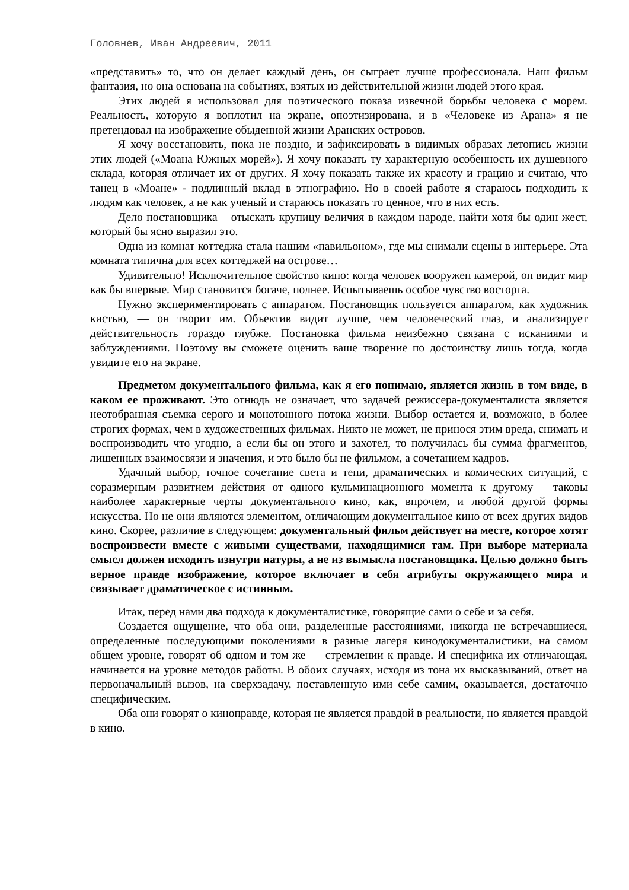Головнев, Иван Андреевич, 2011
«представить» то, что он делает каждый день, он сыграет лучше профессионала. Наш фильм фантазия, но она основана на событиях, взятых из действительной жизни людей этого края.
Этих людей я использовал для поэтического показа извечной борьбы человека с морем. Реальность, которую я воплотил на экране, опоэтизирована, и в «Человеке из Арана» я не претендовал на изображение обыденной жизни Аранских островов.
Я хочу восстановить, пока не поздно, и зафиксировать в видимых образах летопись жизни этих людей («Моана Южных морей»). Я хочу показать ту характерную особенность их душевного склада, которая отличает их от других. Я хочу показать также их красоту и грацию и считаю, что танец в «Моане» - подлинный вклад в этнографию. Но в своей работе я стараюсь подходить к людям как человек, а не как ученый и стараюсь показать то ценное, что в них есть.
Дело постановщика – отыскать крупицу величия в каждом народе, найти хотя бы один жест, который бы ясно выразил это.
Одна из комнат коттеджа стала нашим «павильоном», где мы снимали сцены в интерьере. Эта комната типична для всех коттеджей на острове…
Удивительно! Исключительное свойство кино: когда человек вооружен камерой, он видит мир как бы впервые. Мир становится богаче, полнее. Испытываешь особое чувство восторга.
Нужно экспериментировать с аппаратом. Постановщик пользуется аппаратом, как художник кистью, — он творит им. Объектив видит лучше, чем человеческий глаз, и анализирует действительность гораздо глубже. Постановка фильма неизбежно связана с исканиями и заблуждениями. Поэтому вы сможете оценить ваше творение по достоинству лишь тогда, когда увидите его на экране.
Предметом документального фильма, как я его понимаю, является жизнь в том виде, в каком ее проживают. Это отнюдь не означает, что задачей режиссера-документалиста является неотобранная съемка серого и монотонного потока жизни. Выбор остается и, возможно, в более строгих формах, чем в художественных фильмах. Никто не может, не принося этим вреда, снимать и воспроизводить что угодно, а если бы он этого и захотел, то получилась бы сумма фрагментов, лишенных взаимосвязи и значения, и это было бы не фильмом, а сочетанием кадров.
Удачный выбор, точное сочетание света и тени, драматических и комических ситуаций, с соразмерным развитием действия от одного кульминационного момента к другому – таковы наиболее характерные черты документального кино, как, впрочем, и любой другой формы искусства. Но не они являются элементом, отличающим документальное кино от всех других видов кино. Скорее, различие в следующем: документальный фильм действует на месте, которое хотят воспроизвести вместе с живыми существами, находящимися там. При выборе материала смысл должен исходить изнутри натуры, а не из вымысла постановщика. Целью должно быть верное правде изображение, которое включает в себя атрибуты окружающего мира и связывает драматическое с истинным.
Итак, перед нами два подхода к документалистике, говорящие сами о себе и за себя.
Создается ощущение, что оба они, разделенные расстояниями, никогда не встречавшиеся, определенные последующими поколениями в разные лагеря кинодокументалистики, на самом общем уровне, говорят об одном и том же — стремлении к правде. И специфика их отличающая, начинается на уровне методов работы. В обоих случаях, исходя из тона их высказываний, ответ на первоначальный вызов, на сверхзадачу, поставленную ими себе самим, оказывается, достаточно специфическим.
Оба они говорят о киноправде, которая не является правдой в реальности, но является правдой в кино.